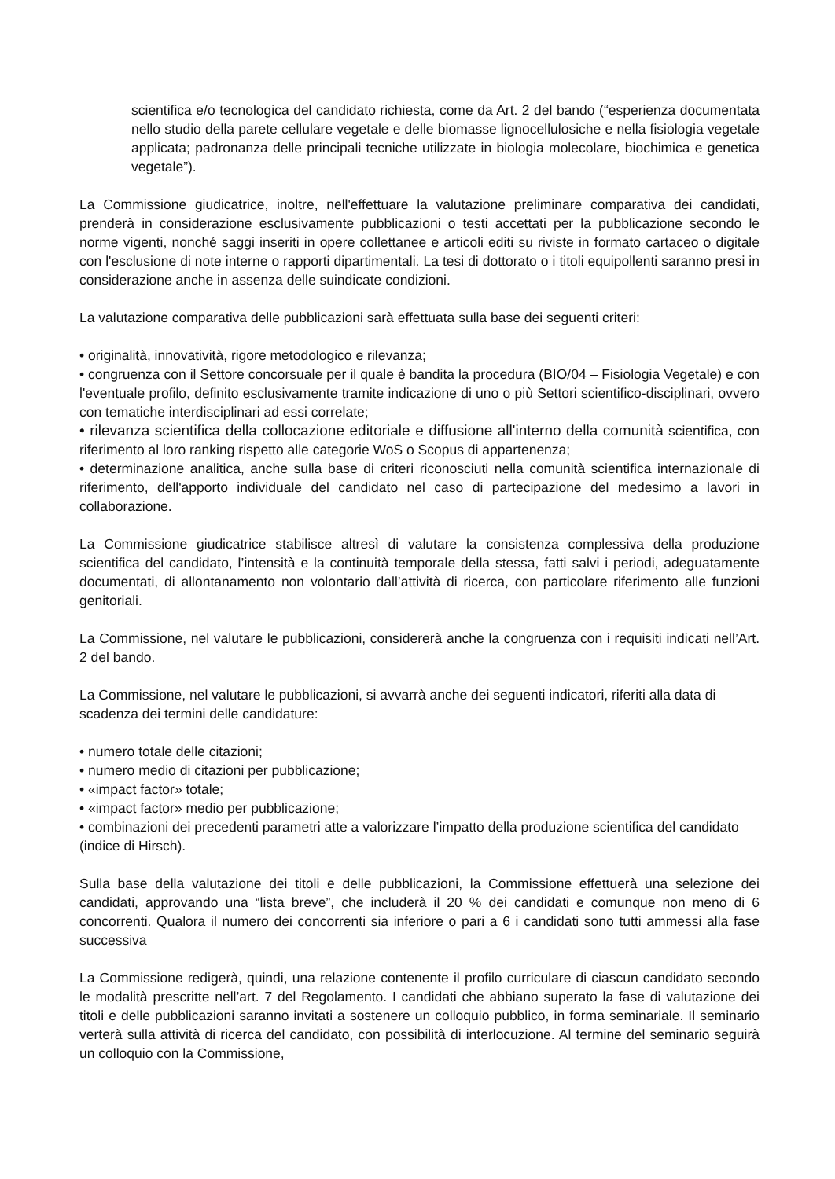scientifica e/o tecnologica del candidato richiesta, come da Art. 2 del bando (“esperienza documentata nello studio della parete cellulare vegetale e delle biomasse lignocellulosiche e nella fisiologia vegetale applicata; padronanza delle principali tecniche utilizzate in biologia molecolare, biochimica e genetica vegetale”).
La Commissione giudicatrice, inoltre, nell'effettuare la valutazione preliminare comparativa dei candidati, prenderà in considerazione esclusivamente pubblicazioni o testi accettati per la pubblicazione secondo le norme vigenti, nonché saggi inseriti in opere collettanee e articoli editi su riviste in formato cartaceo o digitale con l'esclusione di note interne o rapporti dipartimentali. La tesi di dottorato o i titoli equipollenti saranno presi in considerazione anche in assenza delle suindicate condizioni.
La valutazione comparativa delle pubblicazioni sarà effettuata sulla base dei seguenti criteri:
• originalità, innovatività, rigore metodologico e rilevanza;
• congruenza con il Settore concorsuale per il quale è bandita la procedura (BIO/04 – Fisiologia Vegetale) e con l'eventuale profilo, definito esclusivamente tramite indicazione di uno o più Settori scientifico-disciplinari, ovvero con tematiche interdisciplinari ad essi correlate;
• rilevanza scientifica della collocazione editoriale e diffusione all'interno della comunità scientifica, con riferimento al loro ranking rispetto alle categorie WoS o Scopus di appartenenza;
• determinazione analitica, anche sulla base di criteri riconosciuti nella comunità scientifica internazionale di riferimento, dell'apporto individuale del candidato nel caso di partecipazione del medesimo a lavori in collaborazione.
La Commissione giudicatrice stabilisce altresì di valutare la consistenza complessiva della produzione scientifica del candidato, l’intensità e la continuità temporale della stessa, fatti salvi i periodi, adeguatamente documentati, di allontanamento non volontario dall’attività di ricerca, con particolare riferimento alle funzioni genitoriali.
La Commissione, nel valutare le pubblicazioni, considererà anche la congruenza con i requisiti indicati nell’Art. 2 del bando.
La Commissione, nel valutare le pubblicazioni, si avvarrà anche dei seguenti indicatori, riferiti alla data di scadenza dei termini delle candidature:
• numero totale delle citazioni;
• numero medio di citazioni per pubblicazione;
• «impact factor» totale;
• «impact factor» medio per pubblicazione;
• combinazioni dei precedenti parametri atte a valorizzare l’impatto della produzione scientifica del candidato (indice di Hirsch).
Sulla base della valutazione dei titoli e delle pubblicazioni, la Commissione effettuerà una selezione dei candidati, approvando una “lista breve”, che includerà il 20 % dei candidati e comunque non meno di 6 concorrenti. Qualora il numero dei concorrenti sia inferiore o pari a 6 i candidati sono tutti ammessi alla fase successiva
La Commissione redigerà, quindi, una relazione contenente il profilo curriculare di ciascun candidato secondo le modalità prescritte nell’art. 7 del Regolamento. I candidati che abbiano superato la fase di valutazione dei titoli e delle pubblicazioni saranno invitati a sostenere un colloquio pubblico, in forma seminariale. Il seminario verterà sulla attività di ricerca del candidato, con possibilità di interlocuzione. Al termine del seminario seguirà un colloquio con la Commissione,